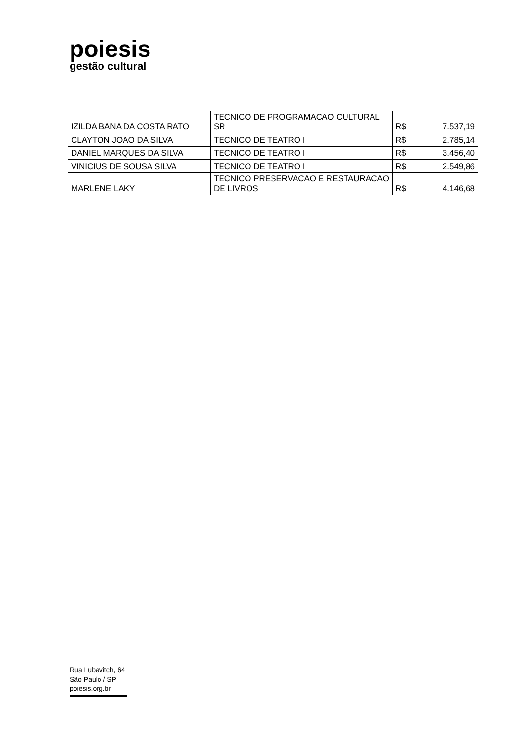poiesis
gestão cultural
| IZILDA BANA DA COSTA RATO | TECNICO DE PROGRAMACAO CULTURAL SR | R$ | 7.537,19 |
| CLAYTON JOAO DA SILVA | TECNICO DE TEATRO I | R$ | 2.785,14 |
| DANIEL MARQUES DA SILVA | TECNICO DE TEATRO I | R$ | 3.456,40 |
| VINICIUS DE SOUSA SILVA | TECNICO DE TEATRO I | R$ | 2.549,86 |
| MARLENE LAKY | TECNICO PRESERVACAO E RESTAURACAO DE LIVROS | R$ | 4.146,68 |
Rua Lubavitch, 64
São Paulo / SP
poiesis.org.br